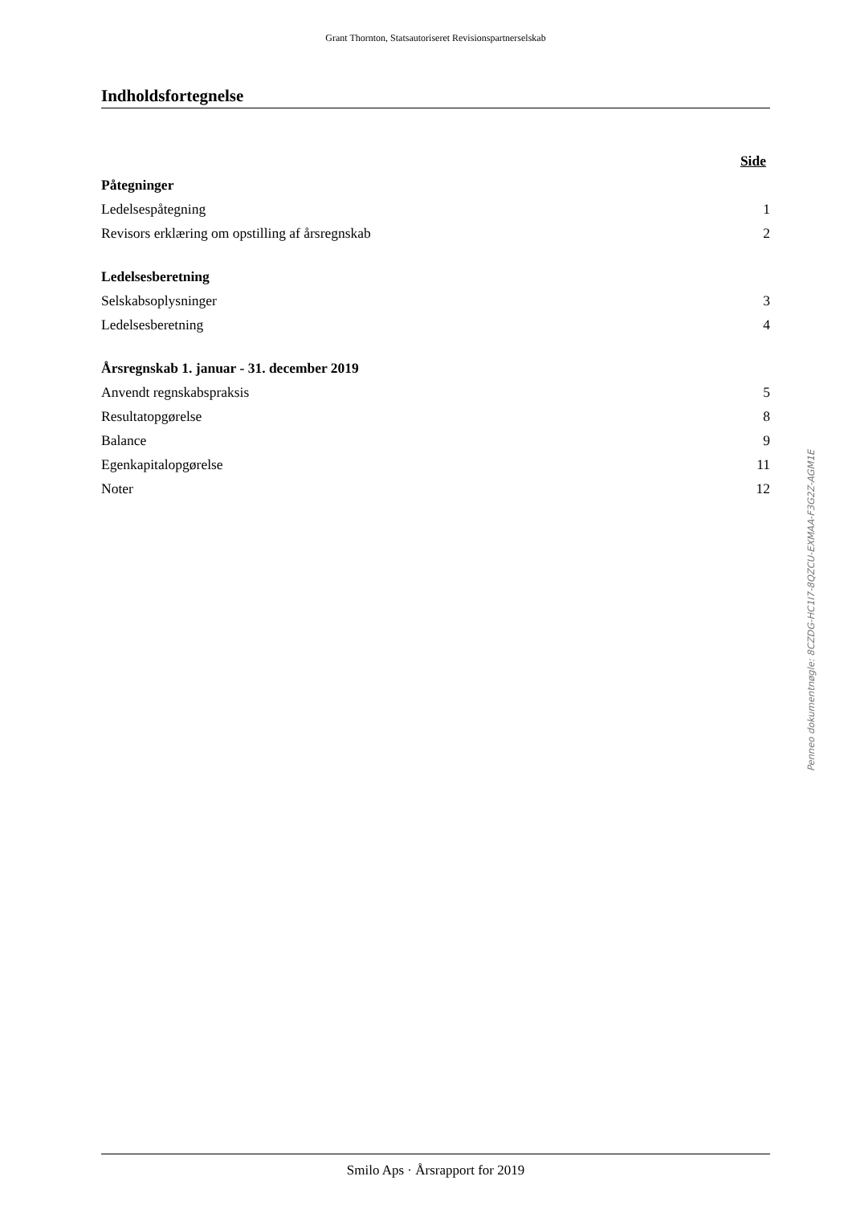Grant Thornton, Statsautoriseret Revisionspartnerselskab
Indholdsfortegnelse
| | Side |
| --- | --- |
| Påtegninger | |
| Ledelsespåtegning | 1 |
| Revisors erklæring om opstilling af årsregnskab | 2 |
| Ledelsesberetning | |
| Selskabsoplysninger | 3 |
| Ledelsesberetning | 4 |
| Årsregnskab 1. januar - 31. december 2019 | |
| Anvendt regnskabspraksis | 5 |
| Resultatopgørelse | 8 |
| Balance | 9 |
| Egenkapitalopgørelse | 11 |
| Noter | 12 |
Smilo Aps · Årsrapport for 2019
Penneo dokumentnøgle: 8CZDG-HC1I7-8QZCU-EXMAA-F3G2Z-AGM1E